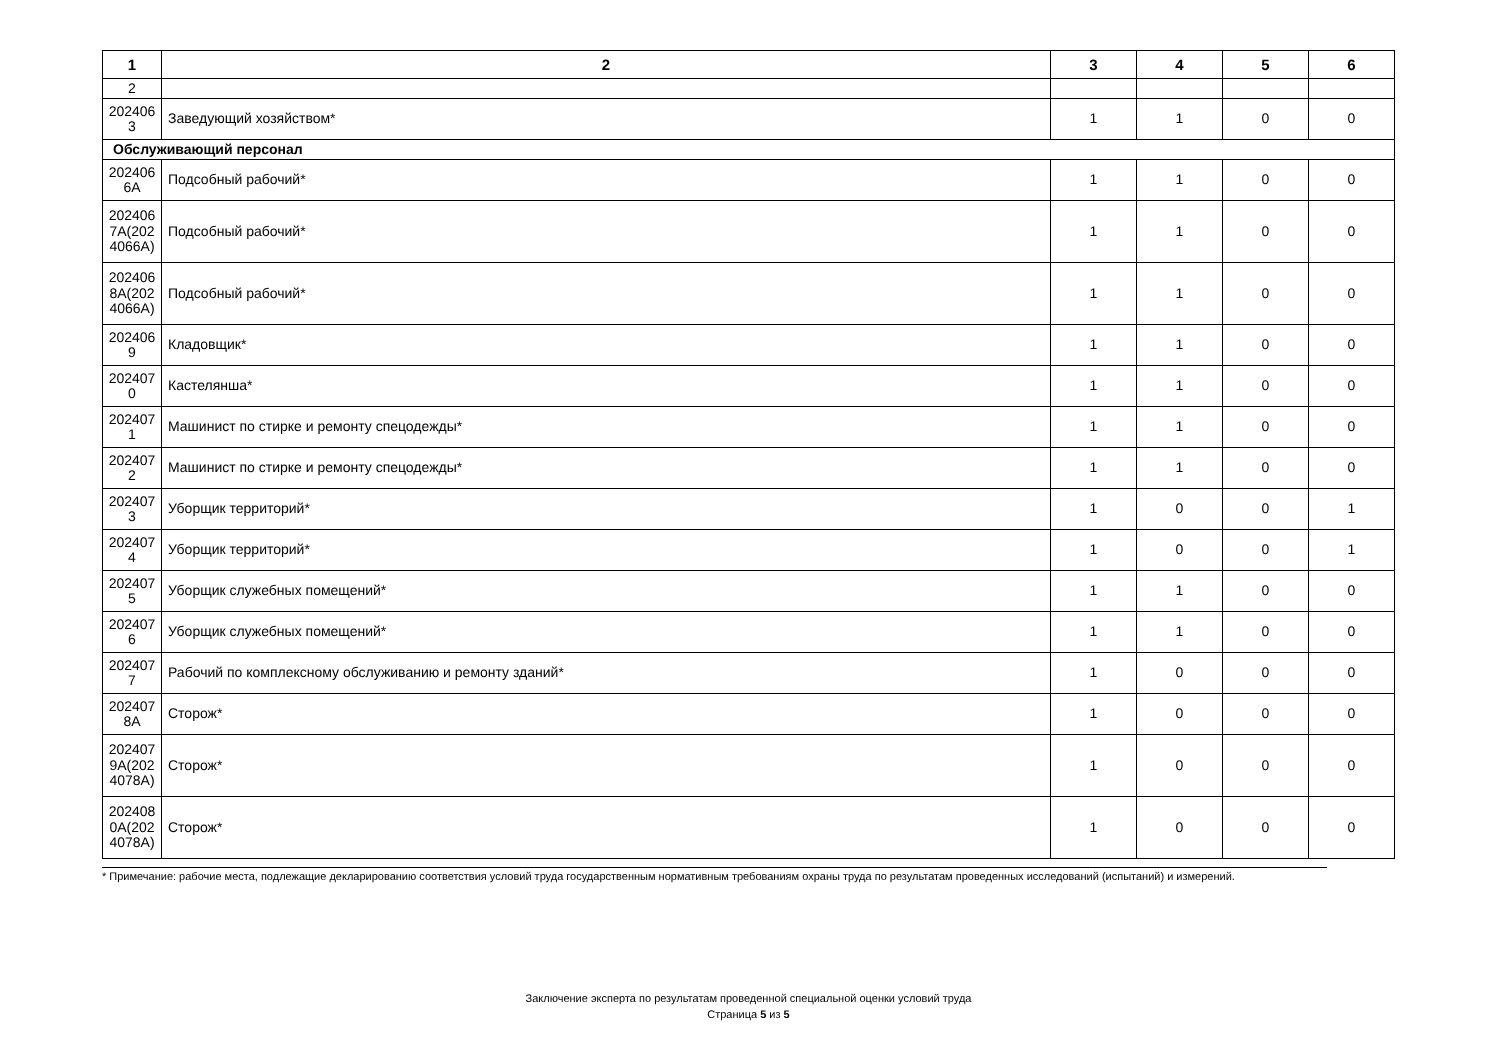| 1 | 2 | 3 | 4 | 5 | 6 |
| --- | --- | --- | --- | --- | --- |
| 2 | | | | | |
| 202406 3 | Заведующий хозяйством* | 1 | 1 | 0 | 0 |
| Обслуживающий персонал | | | | | |
| 202406 6А | Подсобный рабочий* | 1 | 1 | 0 | 0 |
| 202406 7А(202 4066А) | Подсобный рабочий* | 1 | 1 | 0 | 0 |
| 202406 8А(202 4066А) | Подсобный рабочий* | 1 | 1 | 0 | 0 |
| 202406 9 | Кладовщик* | 1 | 1 | 0 | 0 |
| 202407 0 | Кастелянша* | 1 | 1 | 0 | 0 |
| 202407 1 | Машинист по стирке и ремонту спецодежды* | 1 | 1 | 0 | 0 |
| 202407 2 | Машинист по стирке и ремонту спецодежды* | 1 | 1 | 0 | 0 |
| 202407 3 | Уборщик территорий* | 1 | 0 | 0 | 1 |
| 202407 4 | Уборщик территорий* | 1 | 0 | 0 | 1 |
| 202407 5 | Уборщик служебных помещений* | 1 | 1 | 0 | 0 |
| 202407 6 | Уборщик служебных помещений* | 1 | 1 | 0 | 0 |
| 202407 7 | Рабочий по комплексному обслуживанию и ремонту зданий* | 1 | 0 | 0 | 0 |
| 202407 8А | Сторож* | 1 | 0 | 0 | 0 |
| 202407 9А(202 4078А) | Сторож* | 1 | 0 | 0 | 0 |
| 202408 0А(202 4078А) | Сторож* | 1 | 0 | 0 | 0 |
* Примечание: рабочие места, подлежащие декларированию соответствия условий труда государственным нормативным требованиям охраны труда по результатам проведенных исследований (испытаний) и измерений.
Заключение эксперта по результатам проведенной специальной оценки условий труда
Страница 5 из 5